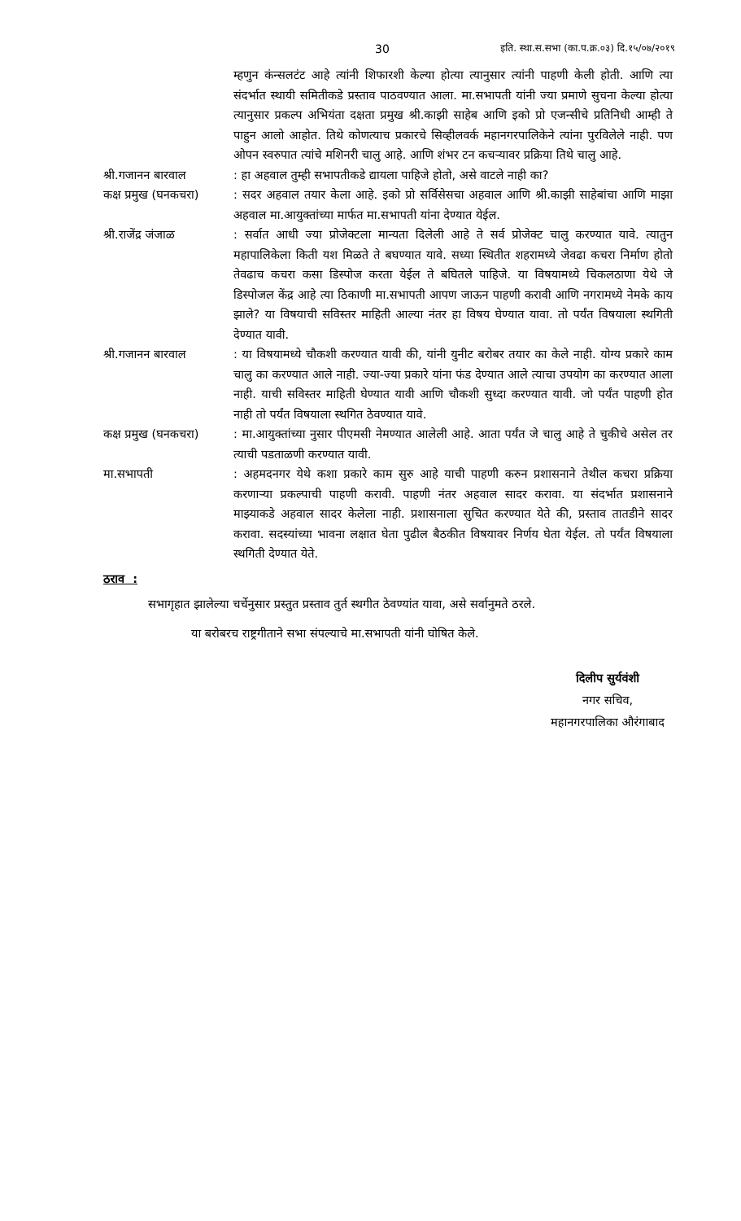30 इति. स्था.स.सभा (का.प.क्र.०३) दि.१५/०७/२०१९
म्हणुन कंन्सलटंट आहे त्यांनी शिफारशी केल्या होत्या त्यानुसार त्यांनी पाहणी केली होती. आणि त्या संदर्भात स्थायी समितीकडे प्रस्ताव पाठवण्यात आला. मा.सभापती यांनी ज्या प्रमाणे सुचना केल्या होत्या त्यानुसार प्रकल्प अभियंता दक्षता प्रमुख श्री.काझी साहेब आणि इको प्रो एजन्सीचे प्रतिनिधी आम्ही ते पाहुन आलो आहोत. तिथे कोणत्याच प्रकारचे सिव्हीलवर्क महानगरपालिकेने त्यांना पुरविलेले नाही. पण ओपन स्वरुपात त्यांचे मशिनरी चालु आहे. आणि शंभर टन कचऱ्यावर प्रक्रिया तिथे चालु आहे.
श्री.गजानन बारवाल : हा अहवाल तुम्ही सभापतीकडे द्यायला पाहिजे होतो, असे वाटले नाही का?
कक्ष प्रमुख (घनकचरा)
: सदर अहवाल तयार केला आहे. इको प्रो सर्विसेसचा अहवाल आणि श्री.काझी साहेबांचा आणि माझा अहवाल मा.आयुक्तांच्या मार्फत मा.सभापती यांना देण्यात येईल.
श्री.राजेंद्र जंजाळ
: सर्वात आधी ज्या प्रोजेक्टला मान्यता दिलेली आहे ते सर्व प्रोजेक्ट चालु करण्यात यावे. त्यातुन महापालिकेला किती यश मिळते ते बघण्यात यावे. सध्या स्थितीत शहरामध्ये जेवढा कचरा निर्माण होतो तेवढाच कचरा कसा डिस्पोज करता येईल ते बघितले पाहिजे. या विषयामध्ये चिकलठाणा येथे जे डिस्पोजल केंद्र आहे त्या ठिकाणी मा.सभापती आपण जाऊन पाहणी करावी आणि नगरामध्ये नेमके काय झाले? या विषयाची सविस्तर माहिती आल्या नंतर हा विषय घेण्यात यावा. तो पर्यंत विषयाला स्थगिती देण्यात यावी.
श्री.गजानन बारवाल : या विषयामध्ये चौकशी करण्यात यावी की, यांनी युनीट बरोबर तयार का केले नाही. योग्य प्रकारे काम चालु का करण्यात आले नाही. ज्या-ज्या प्रकारे यांना फंड देण्यात आले त्याचा उपयोग का करण्यात आला नाही. याची सविस्तर माहिती घेण्यात यावी आणि चौकशी सुध्दा करण्यात यावी. जो पर्यंत पाहणी होत नाही तो पर्यंत विषयाला स्थगित ठेवण्यात यावे.
कक्ष प्रमुख (घनकचरा)
: मा.आयुक्तांच्या नुसार पीएमसी नेमण्यात आलेली आहे. आता पर्यंत जे चालु आहे ते चुकीचे असेल तर त्याची पडताळणी करण्यात यावी.
मा.सभापती : अहमदनगर येथे कशा प्रकारे काम सुरु आहे याची पाहणी करुन प्रशासनाने तेथील कचरा प्रक्रिया करणाऱ्या प्रकल्पाची पाहणी करावी. पाहणी नंतर अहवाल सादर करावा. या संदर्भात प्रशासनाने माझ्याकडे अहवाल सादर केलेला नाही. प्रशासनाला सुचित करण्यात येते की, प्रस्ताव तातडीने सादर करावा. सदस्यांच्या भावना लक्षात घेता पुढील बैठकीत विषयावर निर्णय घेता येईल. तो पर्यंत विषयाला स्थगिती देण्यात येते.
ठराव :
सभागृहात झालेल्या चर्चेनुसार प्रस्तुत प्रस्ताव तुर्त स्थगीत ठेवण्यांत यावा, असे सर्वानुमते ठरले.
या बरोबरच राष्ट्रगीताने सभा संपल्याचे मा.सभापती यांनी घोषित केले.
दिलीप सुर्यवंशी
नगर सचिव,
महानगरपालिका औरंगाबाद